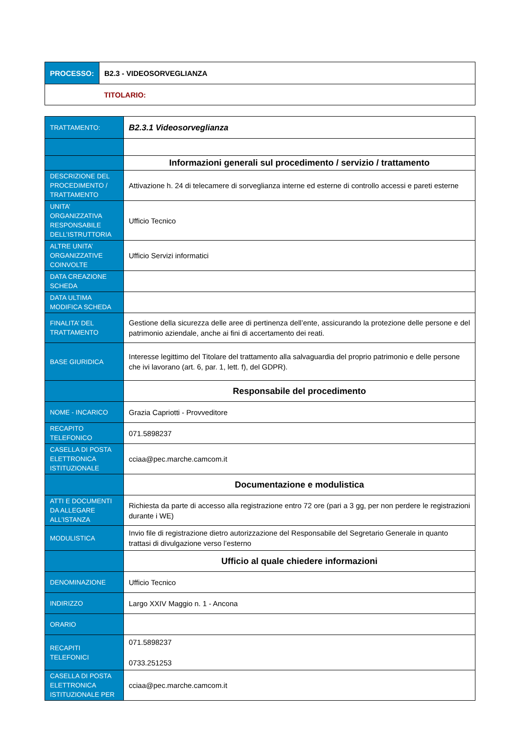| PROCESSO: | B2.3 - VIDEOSORVEGLIANZA |
| | TITOLARIO: |
| TRATTAMENTO: | B2.3.1 Videosorveglianza |
| | Informazioni generali sul procedimento / servizio / trattamento |
| DESCRIZIONE DEL PROCEDIMENTO / TRATTAMENTO | Attivazione h. 24 di telecamere di sorveglianza interne ed esterne di controllo accessi e pareti esterne |
| UNITA’ ORGANIZZATIVA RESPONSABILE DELL’ISTRUTTORIA | Ufficio Tecnico |
| ALTRE UNITA’ ORGANIZZATIVE COINVOLTE | Ufficio Servizi informatici |
| DATA CREAZIONE SCHEDA | |
| DATA ULTIMA MODIFICA SCHEDA | |
| FINALITA’ DEL TRATTAMENTO | Gestione della sicurezza delle aree di pertinenza dell’ente, assicurando la protezione delle persone e del patrimonio aziendale, anche ai fini di accertamento dei reati. |
| BASE GIURIDICA | Interesse legittimo del Titolare del trattamento alla salvaguardia del proprio patrimonio e delle persone che ivi lavorano (art. 6, par. 1, lett. f), del GDPR). |
| | Responsabile del procedimento |
| NOME - INCARICO | Grazia Capriotti - Provveditore |
| RECAPITO TELEFONICO | 071.5898237 |
| CASELLA DI POSTA ELETTRONICA ISTITUZIONALE | cciaa@pec.marche.camcom.it |
| | Documentazione e modulistica |
| ATTI E DOCUMENTI DA ALLEGARE ALL’ISTANZA | Richiesta da parte di accesso alla registrazione entro 72 ore (pari a 3 gg, per non perdere le registrazioni durante i WE) |
| MODULISTICA | Invio file di registrazione dietro autorizzazione del Responsabile del Segretario Generale in quanto trattasi di divulgazione verso l’esterno |
| | Ufficio al quale chiedere informazioni |
| DENOMINAZIONE | Ufficio Tecnico |
| INDIRIZZO | Largo XXIV Maggio n. 1 - Ancona |
| ORARIO | |
| RECAPITI TELEFONICI | 071.5898237 0733.251253 |
| CASELLA DI POSTA ELETTRONICA ISTITUZIONALE PER | cciaa@pec.marche.camcom.it |